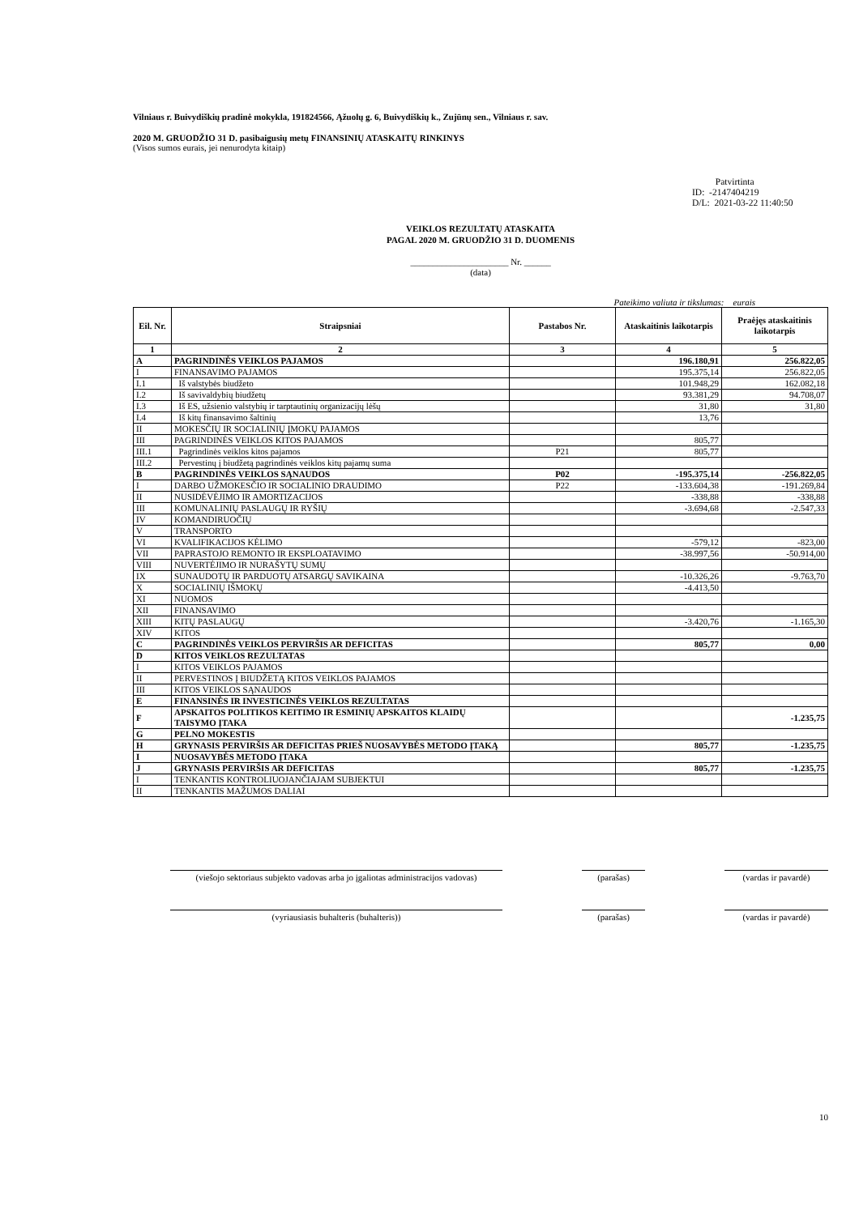Vilniaus r. Buivydiškių pradinė mokykla, 191824566, Ąžuolų g. 6, Buivydiškių k., Zujūnų sen., Vilniaus r. sav.
2020 M. GRUODŽIO 31 D. pasibaigusių metų FINANSINIŲ ATASKAITŲ RINKINYS
(Visos sumos eurais, jei nenurodyta kitaip)
Patvirtinta
ID: -2147404219
D/L: 2021-03-22 11:40:50
VEIKLOS REZULTATŲ ATASKAITA
PAGAL 2020 M. GRUODŽIO 31 D. DUOMENIS
______________________ Nr. ______
(data)
Pateikimo valiuta ir tikslumas: eurais
| Eil. Nr. | Straipsniai | Pastabos Nr. | Ataskaitinis laikotarpis | Praėjęs ataskaitinis laikotarpis |
| --- | --- | --- | --- | --- |
| 1 | 2 | 3 | 4 | 5 |
| A | PAGRINDINĖS VEIKLOS PAJAMOS | | 196.180,91 | 256.822,05 |
| I | FINANSAVIMO PAJAMOS | | 195.375,14 | 256.822,05 |
| I.1 | Iš valstybės biudžeto | | 101.948,29 | 162.082,18 |
| I.2 | Iš savivaldybių biudžetų | | 93.381,29 | 94.708,07 |
| I.3 | Iš ES, užsienio valstybių ir tarptautinių organizacijų lėšų | | 31,80 | 31,80 |
| I.4 | Iš kitų finansavimo šaltinių | | 13,76 | |
| II | MOKESČIŲ IR SOCIALINIŲ ĮMOKŲ PAJAMOS | | | |
| III | PAGRINDINĖS VEIKLOS KITOS PAJAMOS | | 805,77 | |
| III.1 | Pagrindinės veiklos kitos pajamos | P21 | 805,77 | |
| III.2 | Pervestinų į biudžetą pagrindinės veiklos kitų pajamų suma | | | |
| B | PAGRINDINĖS VEIKLOS SĄNAUDOS | P02 | -195.375,14 | -256.822,05 |
| I | DARBO UŽMOKESČIO IR SOCIALINIO DRAUDIMO | P22 | -133.604,38 | -191.269,84 |
| II | NUSIDĖVĖJIMO IR AMORTIZACIJOS | | -338,88 | -338,88 |
| III | KOMUNALINIŲ PASLAUGŲ IR RYŠIŲ | | -3.694,68 | -2.547,33 |
| IV | KOMANDIRUOČIŲ | | | |
| V | TRANSPORTO | | | |
| VI | KVALIFIKACIJOS KĖLIMO | | -579,12 | -823,00 |
| VII | PAPRASTOJO REMONTO IR EKSPLOATAVIMO | | -38.997,56 | -50.914,00 |
| VIII | NUVERTĖJIMO IR NURAŠYTŲ SUMŲ | | | |
| IX | SUNAUDOTŲ IR PARDUOTŲ ATSARGŲ SAVIKAINA | | -10.326,26 | -9.763,70 |
| X | SOCIALINIŲ IŠMOKŲ | | -4.413,50 | |
| XI | NUOMOS | | | |
| XII | FINANSAVIMO | | | |
| XIII | KITŲ PASLAUGŲ | | -3.420,76 | -1.165,30 |
| XIV | KITOS | | | |
| C | PAGRINDINĖS VEIKLOS PERVIRŠIS AR DEFICITAS | | 805,77 | 0,00 |
| D | KITOS VEIKLOS REZULTATAS | | | |
| I | KITOS VEIKLOS PAJAMOS | | | |
| II | PERVESTINOS Į BIUDŽETĄ KITOS VEIKLOS PAJAMOS | | | |
| III | KITOS VEIKLOS SĄNAUDOS | | | |
| E | FINANSINĖS IR INVESTICINĖS VEIKLOS REZULTATAS | | | |
| F | APSKAITOS POLITIKOS KEITIMO IR ESMINIŲ APSKAITOS KLAIDŲ TAISYMO ĮTAKA | | | -1.235,75 |
| G | PELNO MOKESTIS | | | |
| H | GRYNASIS PERVIRŠIS AR DEFICITAS PRIEŠ NUOSAVYBĖS METODO ĮTAKĄ | | 805,77 | -1.235,75 |
| I | NUOSAVYBĖS METODO ĮTAKA | | | |
| J | GRYNASIS PERVIRŠIS AR DEFICITAS | | 805,77 | -1.235,75 |
| I | TENKANTIS KONTROLIUOJANČIAJAM SUBJEKTUI | | | |
| II | TENKANTIS MAŽUMOS DALIAI | | | |
(viešojo sektoriaus subjekto vadovas arba jo įgaliotas administracijos vadovas)
(parašas) (vardas ir pavardė)
(vyriausiasis buhalteris (buhalteris)) (parašas) (vardas ir pavardė)
10